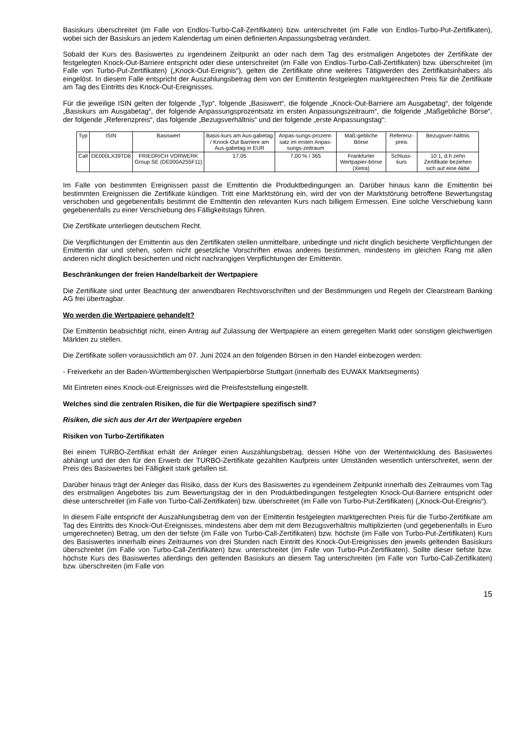Basiskurs überschreitet (im Falle von Endlos-Turbo-Call-Zertifikaten) bzw. unterschreitet (im Falle von Endlos-Turbo-Put-Zertifikaten), wobei sich der Basiskurs an jedem Kalendertag um einen definierten Anpassungsbetrag verändert.
Sobald der Kurs des Basiswertes zu irgendeinem Zeitpunkt an oder nach dem Tag des erstmaligen Angebotes der Zertifikate der festgelegten Knock-Out-Barriere entspricht oder diese unterschreitet (im Falle von Endlos-Turbo-Call-Zertifikaten) bzw. überschreitet (im Falle von Turbo-Put-Zertifikaten) („Knock-Out-Ereignis“), gelten die Zertifikate ohne weiteres Tätigwerden des Zertifikatsinhabers als eingelöst. In diesem Falle entspricht der Auszahlungsbetrag dem von der Emittentin festgelegten marktgerechten Preis für die Zertifikate am Tag des Eintritts des Knock-Out-Ereignisses.
Für die jeweilige ISIN gelten der folgende „Typ“, folgende „Basiswert“, die folgende „Knock-Out-Barriere am Ausgabetag“, der folgende „Basiskurs am Ausgabetag“, der folgende Anpassungsprozentsatz im ersten Anpassungszeitraum“, die folgende „Maßgebliche Börse“, der folgende „Referenzpreis“, das folgende „Bezugsverhältnis“ und der folgende „erste Anpassungstag“:
| Typ | ISIN | Basiswert | Basis-kurs am Aus-gabetag / Knock-Out Barriere am Aus-gabetag in EUR | Anpas-sungs-prozent-satz im ersten Anpas-sungs-zeitraum | Maß-gebliche Börse | Referenz-preis | Bezugsver-hältnis |
| --- | --- | --- | --- | --- | --- | --- | --- |
| Call | DE000LX39TD6 | FRIEDRICH VORWERK Group SE (DE000A255F11) | 17,05 | 7,00 % / 365 | Frankfurter Wertpapier-börse (Xetra) | Schluss-kurs | 10:1, d.h zehn Zertifikate beziehen sich auf eine Aktie |
Im Falle von bestimmten Ereignissen passt die Emittentin die Produktbedingungen an. Darüber hinaus kann die Emittentin bei bestimmten Ereignissen die Zertifikate kündigen. Tritt eine Marktstörung ein, wird der von der Marktstörung betroffene Bewertungstag verschoben und gegebenenfalls bestimmt die Emittentin den relevanten Kurs nach billigem Ermessen. Eine solche Verschiebung kann gegebenenfalls zu einer Verschiebung des Fälligkeitstags führen.
Die Zertifikate unterliegen deutschem Recht.
Die Verpflichtungen der Emittentin aus den Zertifikaten stellen unmittelbare, unbedingte und nicht dinglich besicherte Verpflichtungen der Emittentin dar und stehen, sofern nicht gesetzliche Vorschriften etwas anderes bestimmen, mindestens im gleichen Rang mit allen anderen nicht dinglich besicherten und nicht nachrangigen Verpflichtungen der Emittentin.
Beschränkungen der freien Handelbarkeit der Wertpapiere
Die Zertifikate sind unter Beachtung der anwendbaren Rechtsvorschriften und der Bestimmungen und Regeln der Clearstream Banking AG frei übertragbar.
Wo werden die Wertpapiere gehandelt?
Die Emittentin beabsichtigt nicht, einen Antrag auf Zulassung der Wertpapiere an einem geregelten Markt oder sonstigen gleichwertigen Märkten zu stellen.
Die Zertifikate sollen voraussichtlich am 07. Juni 2024 an den folgenden Börsen in den Handel einbezogen werden:
- Freiverkehr an der Baden-Württembergischen Wertpapierbörse Stuttgart (innerhalb des EUWAX Marktsegments)
Mit Eintreten eines Knock-out-Ereignisses wird die Preisfeststellung eingestellt.
Welches sind die zentralen Risiken, die für die Wertpapiere spezifisch sind?
Risiken, die sich aus der Art der Wertpapiere ergeben
Risiken von Turbo-Zertifikaten
Bei einem TURBO-Zertifikat erhält der Anleger einen Auszahlungsbetrag, dessen Höhe von der Wertentwicklung des Basiswertes abhängt und der den für den Erwerb der TURBO-Zertifikate gezahlten Kaufpreis unter Umständen wesentlich unterschreitet, wenn der Preis des Basiswertes bei Fälligkeit stark gefallen ist.
Darüber hinaus trägt der Anleger das Risiko, dass der Kurs des Basiswertes zu irgendeinem Zeitpunkt innerhalb des Zeitraumes vom Tag des erstmaligen Angebotes bis zum Bewertungstag der in den Produktbedingungen festgelegten Knock-Out-Barriere entspricht oder diese unterschreitet (im Falle von Turbo-Call-Zertifikaten) bzw. überschreitet (im Falle von Turbo-Put-Zertifikaten) („Knock-Out-Ereignis“).
In diesem Falle entspricht der Auszahlungsbetrag dem von der Emittentin festgelegten marktgerechten Preis für die Turbo-Zertifikate am Tag des Eintritts des Knock-Out-Ereignisses, mindestens aber dem mit dem Bezugsverhältnis multiplizierten (und gegebenenfalls in Euro umgerechneten) Betrag, um den der tiefste (im Falle von Turbo-Call-Zertifikaten) bzw. höchste (im Falle von Turbo-Put-Zertifikaten) Kurs des Basiswertes innerhalb eines Zeitraumes von drei Stunden nach Eintritt des Knock-Out-Ereignisses den jeweils geltenden Basiskurs überschreitet (im Falle von Turbo-Call-Zertifikaten) bzw. unterschreitet (im Falle von Turbo-Put-Zertifikaten). Sollte dieser tiefste bzw. höchste Kurs des Basiswertes allerdings den geltenden Basiskurs an diesem Tag unterschreiten (im Falle von Turbo-Call-Zertifikaten) bzw. überschreiten (im Falle von
15